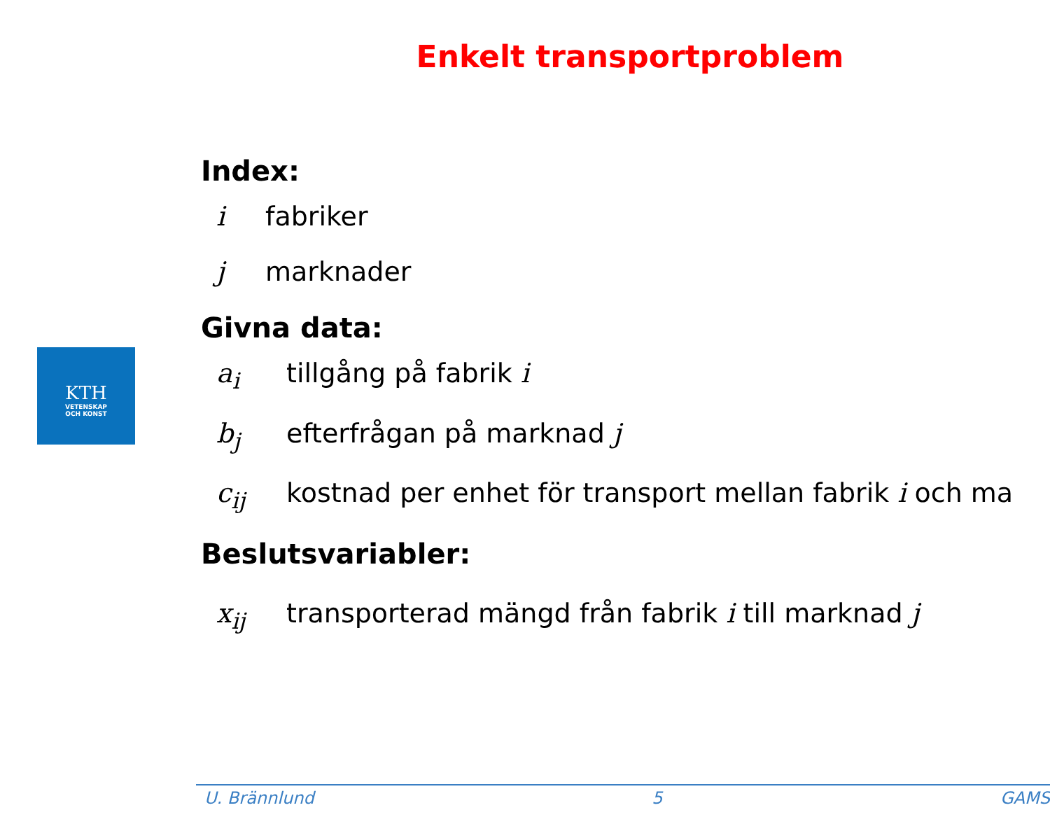Enkelt transportproblem
KTH
VETENSKAP
OCH KONST
Index:
i fabriker
j marknader
Givna data:
a<sub>i</sub> tillgång på fabrik i
b<sub>j</sub> efterfrågan på marknad j
c<sub>ij</sub> kostnad per enhet för transport mellan fabrik i och ma
Beslutsvariabler:
x<sub>ij</sub> transporterad mängd från fabrik i till marknad j
U. Brännlund 5 GAMS